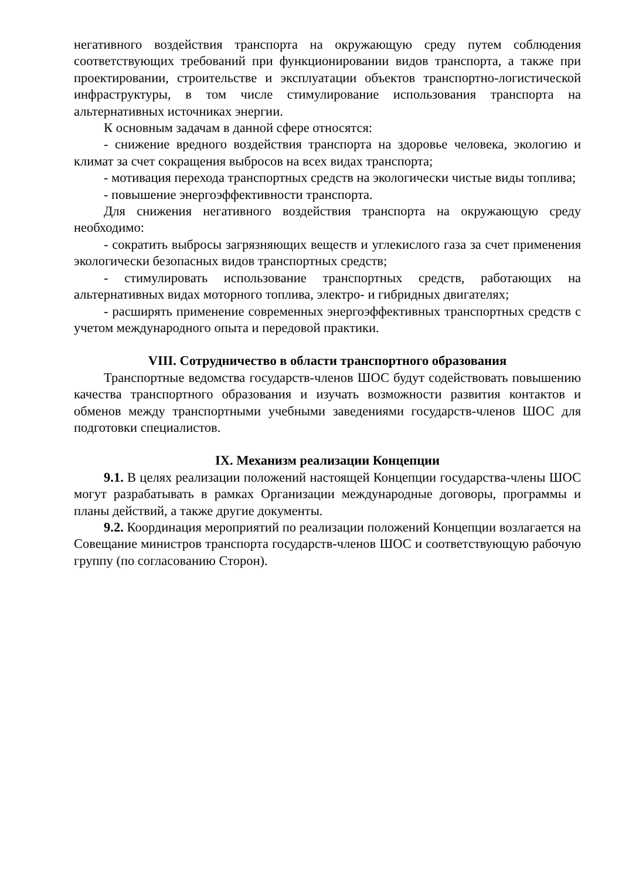негативного воздействия транспорта на окружающую среду путем соблюдения соответствующих требований при функционировании видов транспорта, а также при проектировании, строительстве и эксплуатации объектов транспортно-логистической инфраструктуры, в том числе стимулирование использования транспорта на альтернативных источниках энергии.
К основным задачам в данной сфере относятся:
- снижение вредного воздействия транспорта на здоровье человека, экологию и климат за счет сокращения выбросов на всех видах транспорта;
- мотивация перехода транспортных средств на экологически чистые виды топлива;
- повышение энергоэффективности транспорта.
Для снижения негативного воздействия транспорта на окружающую среду необходимо:
- сократить выбросы загрязняющих веществ и углекислого газа за счет применения экологически безопасных видов транспортных средств;
- стимулировать использование транспортных средств, работающих на альтернативных видах моторного топлива, электро- и гибридных двигателях;
- расширять применение современных энергоэффективных транспортных средств с учетом международного опыта и передовой практики.
VIII. Сотрудничество в области транспортного образования
Транспортные ведомства государств-членов ШОС будут содействовать повышению качества транспортного образования и изучать возможности развития контактов и обменов между транспортными учебными заведениями государств-членов ШОС для подготовки специалистов.
IX. Механизм реализации Концепции
9.1. В целях реализации положений настоящей Концепции государства-члены ШОС могут разрабатывать в рамках Организации международные договоры, программы и планы действий, а также другие документы.
9.2. Координация мероприятий по реализации положений Концепции возлагается на Совещание министров транспорта государств-членов ШОС и соответствующую рабочую группу (по согласованию Сторон).